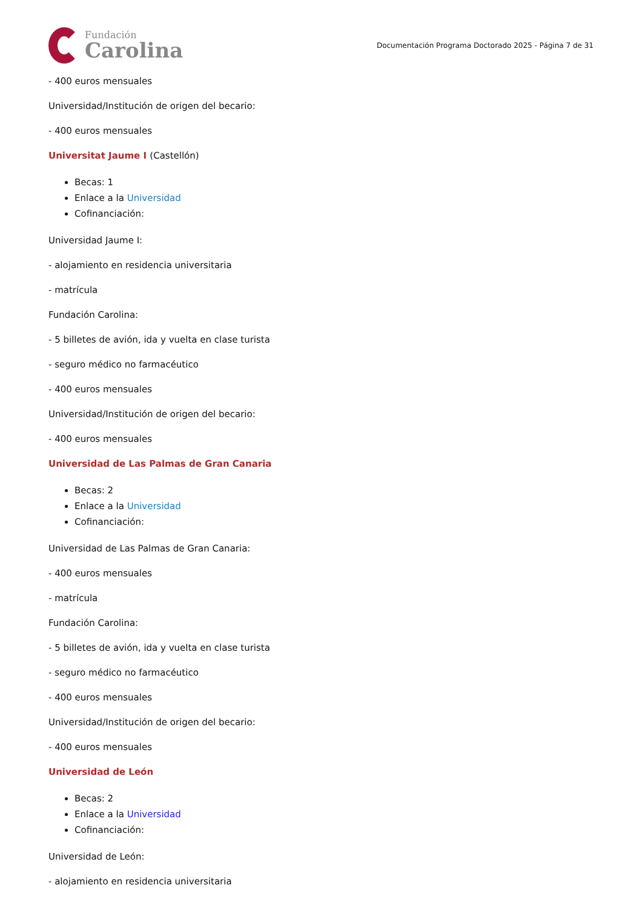Fundación
Carolina
Documentación Programa Doctorado 2025 - Página 7 de 31
- 400 euros mensuales
Universidad/Institución de origen del becario:
- 400 euros mensuales
Universitat Jaume I (Castellón)
Becas: 1
Enlace a la Universidad
Cofinanciación:
Universidad Jaume I:
- alojamiento en residencia universitaria
- matrícula
Fundación Carolina:
- 5 billetes de avión, ida y vuelta en clase turista
- seguro médico no farmacéutico
- 400 euros mensuales
Universidad/Institución de origen del becario:
- 400 euros mensuales
Universidad de Las Palmas de Gran Canaria
Becas: 2
Enlace a la Universidad
Cofinanciación:
Universidad de Las Palmas de Gran Canaria:
- 400 euros mensuales
- matrícula
Fundación Carolina:
- 5 billetes de avión, ida y vuelta en clase turista
- seguro médico no farmacéutico
- 400 euros mensuales
Universidad/Institución de origen del becario:
- 400 euros mensuales
Universidad de León
Becas: 2
Enlace a la Universidad
Cofinanciación:
Universidad de León:
- alojamiento en residencia universitaria